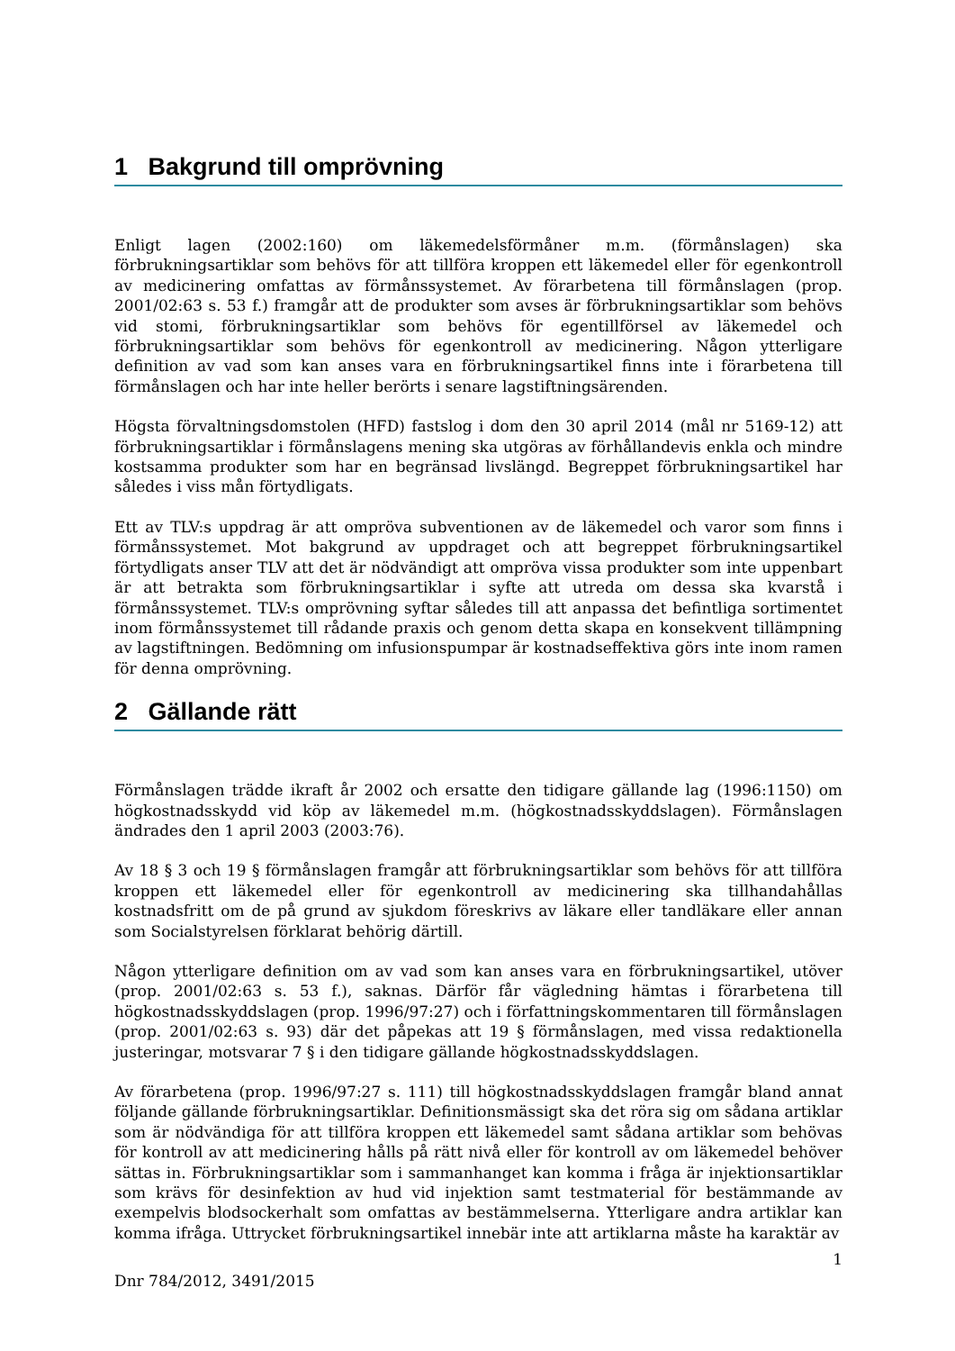1 Bakgrund till omprövning
Enligt lagen (2002:160) om läkemedelsförmåner m.m. (förmånslagen) ska förbrukningsartiklar som behövs för att tillföra kroppen ett läkemedel eller för egenkontroll av medicinering omfattas av förmånssystemet. Av förarbetena till förmånslagen (prop. 2001/02:63 s. 53 f.) framgår att de produkter som avses är förbrukningsartiklar som behövs vid stomi, förbrukningsartiklar som behövs för egentillförsel av läkemedel och förbrukningsartiklar som behövs för egenkontroll av medicinering. Någon ytterligare definition av vad som kan anses vara en förbrukningsartikel finns inte i förarbetena till förmånslagen och har inte heller berörts i senare lagstiftningsärenden.
Högsta förvaltningsdomstolen (HFD) fastslog i dom den 30 april 2014 (mål nr 5169-12) att förbrukningsartiklar i förmånslagens mening ska utgöras av förhållandevis enkla och mindre kostsamma produkter som har en begränsad livslängd. Begreppet förbrukningsartikel har således i viss mån förtydligats.
Ett av TLV:s uppdrag är att ompröva subventionen av de läkemedel och varor som finns i förmånssystemet. Mot bakgrund av uppdraget och att begreppet förbrukningsartikel förtydligats anser TLV att det är nödvändigt att ompröva vissa produkter som inte uppenbart är att betrakta som förbrukningsartiklar i syfte att utreda om dessa ska kvarstå i förmånssystemet. TLV:s omprövning syftar således till att anpassa det befintliga sortimentet inom förmånssystemet till rådande praxis och genom detta skapa en konsekvent tillämpning av lagstiftningen. Bedömning om infusionspumpar är kostnadseffektiva görs inte inom ramen för denna omprövning.
2 Gällande rätt
Förmånslagen trädde ikraft år 2002 och ersatte den tidigare gällande lag (1996:1150) om högkostnadsskydd vid köp av läkemedel m.m. (högkostnadsskyddslagen). Förmånslagen ändrades den 1 april 2003 (2003:76).
Av 18 § 3 och 19 § förmånslagen framgår att förbrukningsartiklar som behövs för att tillföra kroppen ett läkemedel eller för egenkontroll av medicinering ska tillhandahållas kostnadsfritt om de på grund av sjukdom föreskrivs av läkare eller tandläkare eller annan som Socialstyrelsen förklarat behörig därtill.
Någon ytterligare definition om av vad som kan anses vara en förbrukningsartikel, utöver (prop. 2001/02:63 s. 53 f.), saknas. Därför får vägledning hämtas i förarbetena till högkostnadsskyddslagen (prop. 1996/97:27) och i författningskommentaren till förmånslagen (prop. 2001/02:63 s. 93) där det påpekas att 19 § förmånslagen, med vissa redaktionella justeringar, motsvarar 7 § i den tidigare gällande högkostnadsskyddslagen.
Av förarbetena (prop. 1996/97:27 s. 111) till högkostnadsskyddslagen framgår bland annat följande gällande förbrukningsartiklar. Definitionsmässigt ska det röra sig om sådana artiklar som är nödvändiga för att tillföra kroppen ett läkemedel samt sådana artiklar som behövas för kontroll av att medicinering hålls på rätt nivå eller för kontroll av om läkemedel behöver sättas in. Förbrukningsartiklar som i sammanhanget kan komma i fråga är injektionsartiklar som krävs för desinfektion av hud vid injektion samt testmaterial för bestämmande av exempelvis blodsockerhalt som omfattas av bestämmelserna. Ytterligare andra artiklar kan komma ifråga. Uttrycket förbrukningsartikel innebär inte att artiklarna måste ha karaktär av
1
Dnr 784/2012, 3491/2015